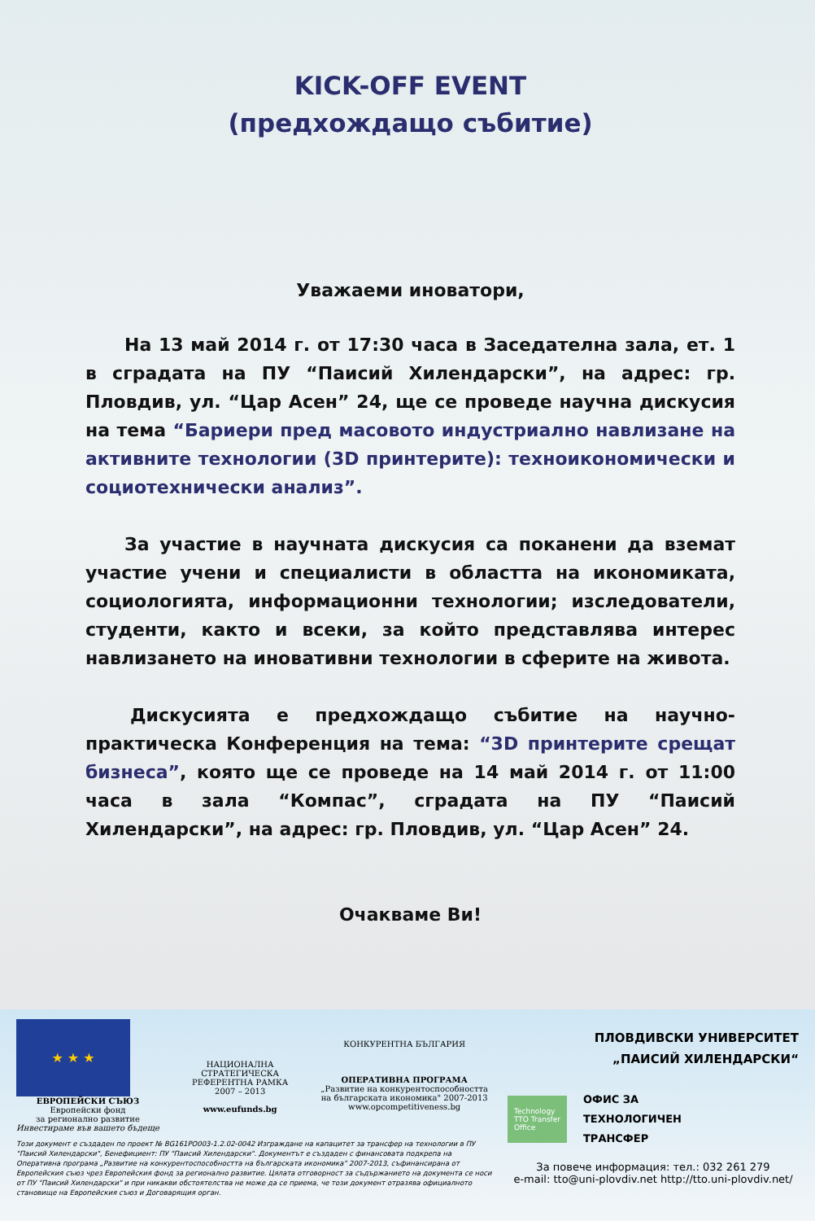KICK-OFF EVENT
(предхождащо събитие)
Уважаеми иноватори,
На 13 май 2014 г. от 17:30 часа в Заседателна зала, ет. 1 в сградата на ПУ “Паисий Хилендарски”, на адрес: гр. Пловдив, ул. “Цар Асен” 24, ще се проведе научна дискусия на тема “Бариери пред масовото индустриално навлизане на активните технологии (3D принтерите): техноикономически и социотехнически анализ”.
За участие в научната дискусия са поканени да вземат участие учени и специалисти в областта на икономиката, социологията, информационни технологии; изследователи, студенти, както и всеки, за който представлява интерес навлизането на иновативни технологии в сферите на живота.
Дискусията е предхождащо събитие на научно-практическа Конференция на тема: “3D принтерите срещат бизнеса”, която ще се проведе на 14 май 2014 г. от 11:00 часа в зала “Компас”, сградата на ПУ “Паисий Хилендарски”, на адрес: гр. Пловдив, ул. “Цар Асен” 24.
Очакваме Ви!
★ ★ ★
ЕВРОПЕЙСКИ СЪЮЗ
Европейски фонд
за регионално развитие
Инвестираме във вашето бъдеще
НАЦИОНАЛНА
СТРАТЕГИЧЕСКА
РЕФЕРЕНТНА РАМКА
2007 – 2013
www.eufunds.bg
КОНКУРЕНТНА БЪЛГАРИЯ
ОПЕРАТИВНА ПРОГРАМА
„Развитие на конкурентоспособността
на българската икономика" 2007-2013
www.opcompetitiveness.bg
Този документ е създаден по проект № BG161PO003-1.2.02-0042 Изграждане на капацитет за трансфер на технологии в ПУ "Паисий Хилендарски", Бенефициент: ПУ "Паисий Хилендарски". Документът е създаден с финансовата подкрепа на Оперативна програма „Развитие на конкурентоспособността на българската икономика" 2007-2013, съфинансирана от Европейския съюз чрез Европейския фонд за регионално развитие. Цялата отговорност за съдържанието на документа се носи от ПУ "Паисий Хилендарски" и при никакви обстоятелства не може да се приема, че този документ отразява официалното становище на Европейския съюз и Договарящия орган.
ПЛОВДИВСКИ УНИВЕРСИТЕТ
„ПАИСИЙ ХИЛЕНДАРСКИ“
Technology
TTO Transfer
Office
ОФИС ЗА
ТЕХНОЛОГИЧЕН
ТРАНСФЕР
За повече информация: тел.: 032 261 279
e-mail: tto@uni-plovdiv.net http://tto.uni-plovdiv.net/